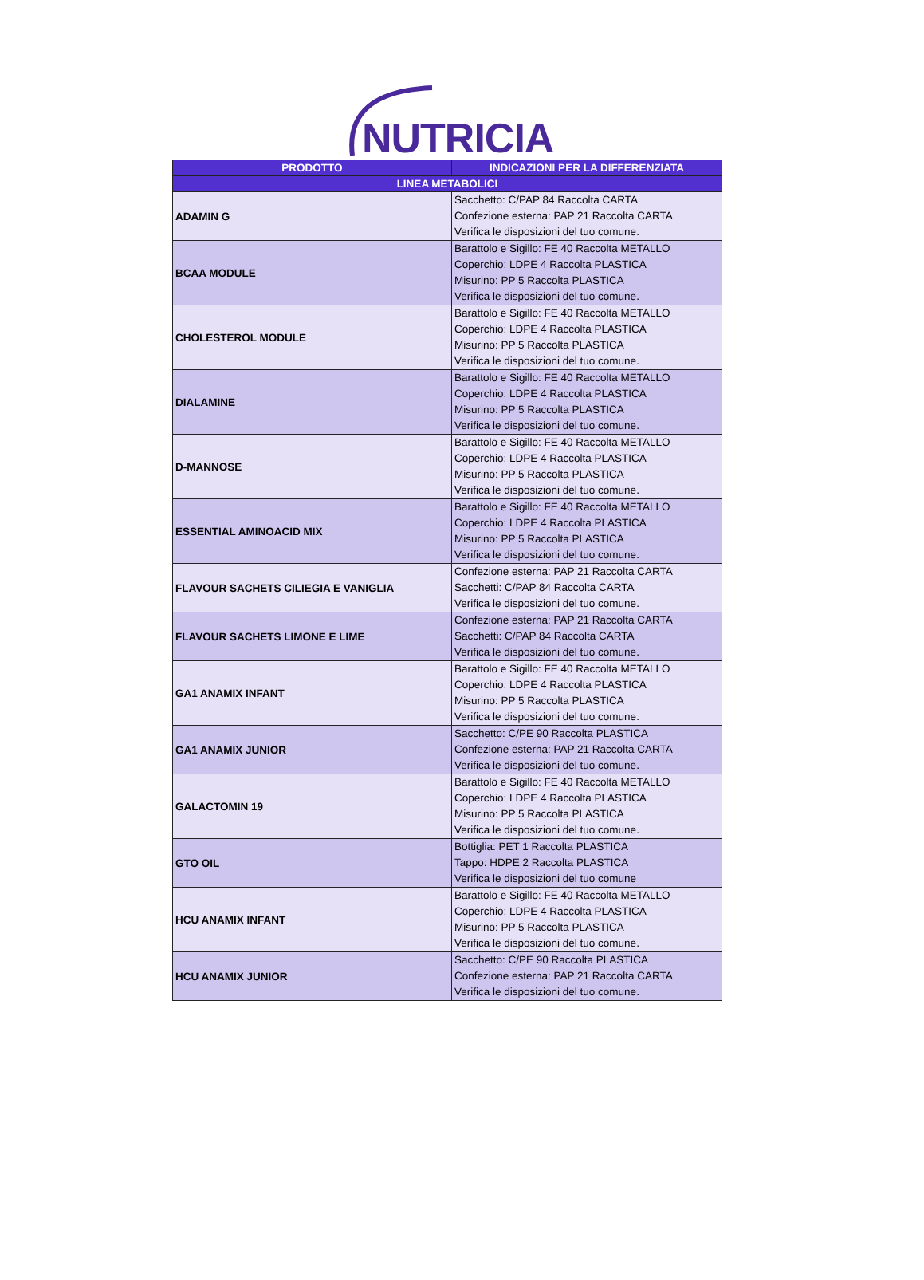NUTRICIA
| PRODOTTO | INDICAZIONI PER LA DIFFERENZIATA |
| --- | --- |
| LINEA METABOLICI | |
| ADAMIN G | Sacchetto: C/PAP 84 Raccolta CARTA Confezione esterna: PAP 21 Raccolta CARTA Verifica le disposizioni del tuo comune. |
| BCAA MODULE | Barattolo e Sigillo: FE 40 Raccolta METALLO Coperchio: LDPE 4 Raccolta PLASTICA Misurino: PP 5 Raccolta PLASTICA Verifica le disposizioni del tuo comune. |
| CHOLESTEROL MODULE | Barattolo e Sigillo: FE 40 Raccolta METALLO Coperchio: LDPE 4 Raccolta PLASTICA Misurino: PP 5 Raccolta PLASTICA Verifica le disposizioni del tuo comune. |
| DIALAMINE | Barattolo e Sigillo: FE 40 Raccolta METALLO Coperchio: LDPE 4 Raccolta PLASTICA Misurino: PP 5 Raccolta PLASTICA Verifica le disposizioni del tuo comune. |
| D-MANNOSE | Barattolo e Sigillo: FE 40 Raccolta METALLO Coperchio: LDPE 4 Raccolta PLASTICA Misurino: PP 5 Raccolta PLASTICA Verifica le disposizioni del tuo comune. |
| ESSENTIAL AMINOACID MIX | Barattolo e Sigillo: FE 40 Raccolta METALLO Coperchio: LDPE 4 Raccolta PLASTICA Misurino: PP 5 Raccolta PLASTICA Verifica le disposizioni del tuo comune. |
| FLAVOUR SACHETS CILIEGIA E VANIGLIA | Confezione esterna: PAP 21 Raccolta CARTA Sacchetti: C/PAP 84 Raccolta CARTA Verifica le disposizioni del tuo comune. |
| FLAVOUR SACHETS LIMONE E LIME | Confezione esterna: PAP 21 Raccolta CARTA Sacchetti: C/PAP 84 Raccolta CARTA Verifica le disposizioni del tuo comune. |
| GA1 ANAMIX INFANT | Barattolo e Sigillo: FE 40 Raccolta METALLO Coperchio: LDPE 4 Raccolta PLASTICA Misurino: PP 5 Raccolta PLASTICA Verifica le disposizioni del tuo comune. |
| GA1 ANAMIX JUNIOR | Sacchetto: C/PE 90 Raccolta PLASTICA Confezione esterna: PAP 21 Raccolta CARTA Verifica le disposizioni del tuo comune. |
| GALACTOMIN 19 | Barattolo e Sigillo: FE 40 Raccolta METALLO Coperchio: LDPE 4 Raccolta PLASTICA Misurino: PP 5 Raccolta PLASTICA Verifica le disposizioni del tuo comune. |
| GTO OIL | Bottiglia: PET 1 Raccolta PLASTICA Tappo: HDPE 2 Raccolta PLASTICA Verifica le disposizioni del tuo comune |
| HCU ANAMIX INFANT | Barattolo e Sigillo: FE 40 Raccolta METALLO Coperchio: LDPE 4 Raccolta PLASTICA Misurino: PP 5 Raccolta PLASTICA Verifica le disposizioni del tuo comune. |
| HCU ANAMIX JUNIOR | Sacchetto: C/PE 90 Raccolta PLASTICA Confezione esterna: PAP 21 Raccolta CARTA Verifica le disposizioni del tuo comune. |